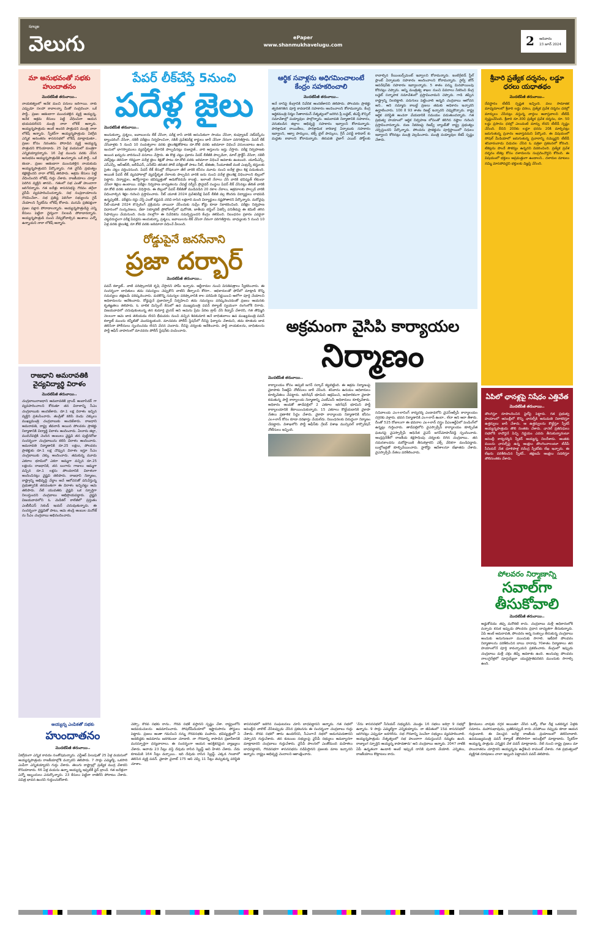షణ్ముఖ
వెలుగు
ePaper
www.shanmukhavelugu.com
2 ఆదివారం
23 జూన్ 2024
మా అనుభవంతో సభకు హుందాతనం
మొదటిపేజీ తరువాయి..
నాయకత్వంలో అనేక మంచి పనులు జరిగాయి. నాకు ఎప్పుడూ సలహా కావాలన్నా మీతో సంప్రదించా. ఒకే పార్టీ.. ప్రజల అజెండాగా ముందుకెళ్లిన వ్యక్తి అయ్యన్న. అనేక అక్రమ కేసులు పెట్టి వేధించినా ఆయన భయపడలేదని మంత్రి నారా లోకేశ్ అన్నారు. అయ్యన్నపాత్రుడు అంటే అందరి పాత్రుడని మంత్రి నారా లోకేష్ అన్నారు. స్పీకర్‌గా అయ్యన్నపాత్రుడు ఏకగ్రీవ ఎన్నిక అనంతరం శాసనసభలో లోకేష్ మాట్లాడుతూ.. ప్రజల కోసం నిరంతరం పోరాడిన వ్యక్తి అయ్యన్న పాత్రుడని కొనియాడారు. 25 ఏళ్ల వయసులో మంత్రిగా ఎన్నికయ్యారన్నారు. 16 ఏళ్ల ముందు వరకు చేసిన అనుభవం అయ్యన్నపాత్రుడికి ఉందన్నారు. ఒకే పార్టీ.. ఒకే జెండా.. ప్రజల అజెండాగా ముందుకెళ్లిన నాయకుడు అయ్యన్నపాత్రుడని పేర్కొన్నారు. గత వైసీపీ ప్రభుత్వం కక్షకట్టిందని నారా లోకేష్ తెలిపారు. అక్రమ కేసులు పెట్టి వేధించిందని లోకేష్ గుర్తు చేశారు. రాజకీయాలు చూస్తూ పెరిగిన వ్యక్తిని తానని.. గతంలో సభ ఎంతో హుందాగా జరిగేదన్నారు. గత ఐదేళ్లు శాసనసభపై గౌరవం తగ్గేలా వైసీపీ వ్యవహరించిందన్నారు. సభ సంప్రదాయాలను గౌరవించేలా.. సభ ప్రతిష్ఠ పెరిగేలా సభ్యులను గైడ్ చేయాలని స్పీకర్‌ను లోకేష్ కోరారు. మనమే ప్రతిపక్షంగా ప్రజల పక్షాన పోరాడాలన్నారు. అయ్యన్నపాత్రుడిపై ఎన్ని కేసులు పెట్టినా ధైర్యంగా నిలబడి పోరాడారన్నారు. అయ్యన్నపాత్రుడి నుంచి నేర్చుకోవాల్సిన అంశాలు ఎన్నో ఉన్నాయని నారా లోకేష్ అన్నారు.
రాజధాని అమరావతికి వైద్యవిద్యార్థి విరాళం
మొదటిపేజీ తరువాయి..
చంద్రబాబురాజధాని అమరావతికి బ్రాండ్ అంబాసిడర్ గా వ్యవహరించాలని కోరుతూ తన విరాళాన్ని సీఎం చంద్రబాబుకు అందజేశారు. రూ.1 లక్ష విరాళం ఇచ్చిన వ్యక్తిని ప్రశంసించారు. తండ్రితో కలిసి రెండు చెక్కులు ముఖ్యమంత్రి చంద్రబాబుకు అందజేశారు. రాజధాని అమరావతి, రాష్ట్ర జీవనాడి అయిన పోలవరం ప్రాజెక్టు నిర్మాణానికి విద్యార్థి విరాళం అందించారు. ఏలూరు జిల్లా, ముదినేపల్లికి చెందిన అంబులు వైష్ణవి తన పుట్టినరోజు సందర్భంగా చంద్రబాబును కలిసి విరాళం అందించారు. అమరావతి నిర్మాణానికి రూ.25 లక్షలు, పోలవరం ప్రాజెక్టుకు రూ.1 లక్ష చొప్పున విరాళం ఇస్తూ సీఎం చంద్రబాబుకు చెక్కు అందించారు. తమకున్న మూడు ఎకరాల భూమిలో ఎకరా అమ్మగా వచ్చిన రూ.25 లక్షలను రాజధానికి, తన బంగారు గాజులు అమ్మగా వచ్చిన రూ.1 లక్షను పోలవరానికి విరాళంగా అందించినట్లు వైష్ణవి తెలిపారు. రాజధాని నిర్మాణం, రాష్ట్రాన్ని అభివృద్ధి చేద్దాం అనే ఆలోచనతో పనిచేస్తున్న ప్రభుత్వానికి తనవంతుగా ఈ విరాళం ఇచ్చినట్టు ఆమె తెలిపారు. నేటి యువతకు వైష్ణవి ఒక స్ఫూర్తిగా నిలుస్తుందని చంద్రబాబు అభిప్రాయపడ్డారు. వైష్ణవి విజయవాడలోని ఓ మెడికల్ కాలేజీలో ప్రస్తుతం ఎంబీబీఎస్ సెకండ్ ఇయర్ చదువుతున్నారు. ఈ సందర్భంగా వైష్ణవితో పాటు, ఆమె తండ్రి అంబుల మనోజ్ ను సీఎం చంద్రబాబు అభినందించారు.
పేపర్ లీక్‌చేస్తే 5నుంచి
పదేళ్ల జైలు
మొదటిపేజీ తరువాయి..
అందుకున్నా, ప్రశ్నలు, జవాబులను లీక్ చేసినా, పరీక్ష రాసే వారికి అనుచితంగా సాయం చేసినా, కంప్యూటర్ నెట్‌వర్క్‌ను ట్యాంపరింగ్ చేసినా, నకిలీ పరీక్షలు నిర్వహించినా, నకిలీ ప్రవేశపరీక్ష కార్డులు జారీ చేసినా నేరంగా పరిగణిస్తారు. పేపర్ లీక్ చేసేవాళ్లకు 5 నుంచి 10 సంవత్సరాల వరకు జైలుశిక్షతోపాటు రూ.కోటి వరకు జరిమానా విధించే వెసులుబాటు ఉంది. ఇందులో భాగస్వాములు వ్యవస్థీకృత నేరానికి పాల్పడినట్లు రుజువైతే.. వారి ఆస్తులను జప్తు చేస్తారు. పరీక్ష నిర్వహణకు అయిన ఖర్చును వారినుంచే వసూలు చేస్తారు. ఈ కొత్త చట్టం ప్రకారం పేపర్ లీకేజీకి పాల్పడినా, మాల్ ప్రాక్టీస్ చేసినా, నకిలీ వెబ్‌సైట్లు తెరిచినా గరిష్ఠంగా పదేళ్ల జైలు శిక్షతో పాటు రూ.కోటి వరకు జరిమానా విధించే అవకాశం ఉంటుంది. యూపీఎస్సీ, ఎస్ఎస్సీ, ఆర్ఆర్‌బీ, ఐబీపీఎస్, ఎన్‌టీఏ తదితర పోటీ పరీక్షలతో పాటు నీట్, జేఈఈ, సీయూఈటీ వంటి ఎంట్రన్స్ టెస్టులకు సైతం చట్టం వర్తించనుంది. పేపర్ లీక్ కేసుల్లో దోషులుగా తేలే వారికి కనీసం మూడు నుంచి ఐదేళ్ల జైలు శిక్ష పడుతుంది. అయితే పేపర్ లీక్ వ్యవహారాల్లో వ్యవస్థీకృత నేరాలకు పాల్పడిన వారికి ఐదు నుంచి పదేళ్ల జైలుశిక్ష విధించాలని బిల్లులో పెట్టారు. విద్యార్థుల, ఉద్యోగార్థుల భవిష్యత్తుతో ఆడుకోవడమే కాబట్టి.. ఇలాంటి నేరాలు చేసే వారికి భవిష్యత్ లేకుండా చేసేలా శిక్షలు ఉంటాయి. పరీక్షల నిర్వహణ బాధ్యతలను చేపట్టే సర్వీస్ ప్రొవైడర్ సంస్థలు పేపర్ లీక్ చేసినట్లు తేలితే వారికి రూ.కోటి వరకు జరిమానా విధిస్తారు. ఈ బిల్లులో పేపర్ లీకేజీతో ముడిపడిన 20 రకాల నేరాలు, అక్రమాలకు పాల్పడే వారికి విధించాల్సిన శిక్షల గురించి ప్రస్తావించారు. నీట్ యూజీ 2024 ప్రవేశపరీక్ష పేపర్ లీకేజీ వల్ల కొందరు విద్యార్థులు లాభపడి ఉన్నప్పటికీ.. పరీక్షను రద్దు చేస్తే ఎంతో కష్టపడి చదివి రాసిన లక్షలాది మంది విద్యార్థులు నష్టపోతారని పేర్కొన్నారు. మరోవైపు నీట్-యూజీ 2024 కౌన్సెలింగ్ ప్రక్రియను వాయిదా వేసేందుకు సుప్రీం కోర్టు కూడా నిరాకరించింది. పరీక్షల నిర్వహణ విధానంలో సంస్కరణలు, డేటా సెక్యూరిటీ ప్రోటోకాల్స్‌లో పురోగతి, జాతీయ టెస్టింగ్ ఏజెన్సీ పనితీరుపై ఈ కమిటీ తగిన సిఫార్సులు చేయనుంది. రెండు నెలల్లోగా ఈ నివేదికను సమర్పిస్తుందని కేంద్రం తెలిపింది. నిబంధనల ప్రకారం ఎవరైనా చట్టవిరుద్ధంగా పరీక్ష పేపర్లను అందుకున్నా, ప్రశ్నలు, జవాబులను లీక్ చేసినా నేరంగా పరిగణిస్తారు. బాధ్యులకు 5 నుంచి 10 ఏళ్ల వరకు జైలుశిక్ష, రూ.కోటి వరకు జరిమానా విధించే వీలుంది.
రోడ్డుపైనే జనసేనాని
ప్రజా దర్బార్
మొదటిపేజీ తరువాయి..
పవన్ కళ్యాణ్.. వాటి పరిష్కారానికి కృషి చేస్తానని హామీ ఇచ్చారు. అర్జీదారుల నుంచి వినతిపత్రాలు స్వీకరించారు. ఈ సందర్భంగా బాధితులు తమ సమస్యలు చెప్పుకొని వాటిని తీర్చాలని కోరగా.. అధికారులతో ఫోన్‌లో మాట్లాడి కొన్ని సమస్యలు తక్షణమే పరిష్కరించారు. మరికొన్ని సమస్యల పరిష్కారానికి కాల పరిమితి నిర్ణయించి ఆలోగా పూర్తి చేయాలని అధికారులను ఆదేశించారు. రోడ్డుపైనే ప్రజాదర్బార్ నిర్వహించి తమ సమస్యలు పరిష్కరించడంతో ప్రజలు ఆయనకు కృతజ్ఞతలు తెలిపారు. ఓ బాలిక మిస్సింగ్ కేసులో ఉప ముఖ్యమంత్రి పవన్ కళ్యాణ్ స్వయంగా రంగంలోకి దిగారు. విజయవాడలో చదువుకుంటున్న తన కుమార్తె మైనర్ అని ఆమెను ప్రేమ పేరిట ట్రాప్ చేసి కిడ్నాప్ చేశారని, గత తొమ్మిది నెలలుగా ఆమె జాడ తెలియడం లేదని భీమవరం నుంచి వచ్చిన శివకుమారి అనే బాధితురాలు ఉప ముఖ్యమంత్రి పవన్ కళ్యాణ్ ముందు కన్నీటితో మొరపెట్టుకుంది. మాచవరం పోలీస్ స్టేషన్‌లో దీనిపై ఫిర్యాదు చేశామని, తమ కూతురు జాడ తెలిసినా పోలీసులు స్పందించడం లేదని వేదన చెందారు. దీనిపై చర్యలకు ఆదేశించారు. పార్టీ నాయకులను, బాధితులను పార్టీ ఆఫీస్ వాహనంలో మాచవరం పోలీస్ స్టేషన్‌కు పంపించారు.
ఆర్థిక సవాళ్లను అధిగమించాలంటే కేంద్రం సహకరించాలి
మొదటిపేజీ తరువాయి..
అనే దానిపై కేంద్రానికి నివేదిక అందజేశానని తెలిపారు. పోలవరం ప్రాజెక్టు త్వరితగతిన పూర్తి కావడానికి సహకారం అందించాలని కోరామన్నారు. కేంద్ర ఆర్థికమంత్రి నిర్మల సీతారామన్ నేతృత్వంలో జరిగిన ప్రీ బడ్జెట్, జీఎస్టీ కౌన్సిల్ సమావేశాల్లో పయ్యావుల పాల్గొన్నారు. అమరావతి నిర్మాణానికి సహకారం, వెనుకబడిన జిల్లాల అభివృద్ధి సహకారం ఇవ్వాలని కోరామన్నారు. పారిశ్రామిక రాయితీలు, పారిశ్రామిక కారిడార్ల ఏర్పాటుకు సహకారం ఇవ్వాలని, ఆక్వా పార్కులు, టెక్స్ టైల్ పార్కులు, గ్రీన్ ఎనర్జీ కారిడార్ కు మద్దతు కావాలని కోరామన్నారు. తిరుపతి వైజాగ్ ఎయిర్ పోర్ట్‌లకు రావాల్సిన రీయింబర్స్‌మెంట్ ఇవ్వాలని కోరామన్నారు. ఇంటిగ్రేటెడ్ స్టీల్ ప్లాంట్ ఏర్పాటుకు సహకారం అందించాలని కోరామన్నారు. రైల్వే జోన్ ఆపరేషన్‌కు సహకారం ఇవ్వాలన్నారు. 5 శాతం పన్ను మినహాయింపు కోరినట్లు చెప్పారు. అన్ని మంత్రిత్వ శాఖల నుంచి వివరాలు సేకరించి కేంద్ర బడ్జెట్ సన్నాహక సమావేశంలో ప్రస్తావించామని చెప్పారు. గాడి తప్పిన రాష్ట్రాన్ని నిలబెట్టాలి. పరుగులు పెట్టించాలి అన్నది చంద్రబాబు ఆలోచన అని.. అది నమ్మారు కాబట్టే ప్రజలు తమకు అధికారం ఇచ్చారని ఉద్ఘాటించారు. 100 కి 93 శాతం రిజల్ట్ ఇచ్చారని చెప్పుకొచ్చారు. రాష్ట్ర ఆర్థిక పరిస్థితి అంచనా వేయడానికి సమయం పడుతుందన్నారు. గత ప్రభుత్వ హయాంలో ఆర్థిక నిర్వహణ లోపంతో కలిగిన నష్టాల గురించి ప్రస్తావించానన్నారు. రుణ సేకరణపై రిజర్వ్ బ్యాంక్‌తో రాష్ట్ర ప్రభుత్వం చర్చిస్తుందని పేర్కొన్నారు. పోలవరం ప్రాజెక్టును పూర్తిస్థాయిలో నిధులు ఇవ్వాలని కోరినట్లు మంత్రి వెల్లడించారు. మంత్రి పయ్యావుల కేశవ్ స్పష్టం చేశారు.
అక్రమంగా వైసిపి కార్యాయల
నిర్మాణం
మొదటిపేజీ తరువాయి..
కార్యాలయం కోసం అప్పటి జగన్ సర్కార్ కట్టబెట్టింది. ఈ అక్రమ నిర్మాణంపై వైకాపాకు సీఆర్డీఏ నోటీసులు జారీ చేసింది. శనివారం ఉదయం అధికారులు కూల్చివేతలు చేపట్టారు. ఇరిగేషన్ భూమిని ఆక్రమించి, అధికారికంగా వైకాపా కడుతున్న పార్టీ కార్యాలయ నిర్మాణాన్ని ఎంటీఎంసీ అధికారులు కూల్చివేశారు. అధికారం అండతో తాడేపల్లిలో 2 ఎకరాల ఇరిగేషన్ భూమిని పార్టీ కార్యాలయానికి కేటాయించుకున్నారు. 15 ఎకరాలు కొట్టేయడానికి వైకాపా నేతలు ప్రణాళిక సిద్ధం చేశారు. వైకాపా కార్యాలయ నిర్మాణానికి కనీసం ఎం+లాన్ కోసం కూడా దరఖాస్తు చేయలేదు. నిబంధనలకు విరుద్ధంగా నిర్మాణం చేపట్టారు. విశాఖలోని పార్టీ ఆఫీస్‌కు గ్రేటర్ విశాఖ మున్సిపల్ కార్పొరేషన్ నోటీసులు ఇచ్చింది.
సచివాలయ ఎం+లానింగ్ కార్యదర్శి ఎండాడలోని వైఎస్ఆర్సీపీ కార్యాలయం దగ్గరకు వెళ్లారు. భవన నిర్మాణానికి ఎం+లాన్ ఉందా.. లేదా అని ఆరా తీశారు. దీంతో 525 రోజులుగా ఈ భవనాల ఎం+లాన్ దస్త్రం వీఎంఆర్డీఏలో పెండింగ్‌లో ఉన్నట్లు గుర్తించారు. తాడేపల్లిలోని వైఎస్సార్సీపీ కార్యాలయం కూల్చివేత ఘటనపై వైఎస్సార్సీపీ అధినేత వైఎస్ జగన్‌మోహన్‌రెడ్డి స్పందించారు. ఆంధ్రప్రదేశ్‌లో రాజకీయ కక్షసాధింపు చర్యలకు దిగిన చంద్రబాబు.. తన దమనకాండను మరోస్థాయికి తీసుకెళ్లారని ఎక్స్ వేదికగా మండిపడ్డారు. బుల్డోజర్లతో కూల్చివేయించారు. హైకోర్టు ఆదేశాలనూ బేఖాతరు చేశారు. వైఎస్సార్సీపీ నేతలు పరిశీలించారు.
శ్రీవారి ప్రత్యేక దర్శనం, లడ్డూ ధరలు యధాతథం
మొదటిపేజీ తరువాయి..
దేవస్థానం టీటీడీ స్పష్టత ఇచ్చింది. పలు సామాజిక మాధ్యమాలలో శ్రీవారి లడ్డు ధరలు, ప్రత్యేక ప్రవేశ దర్శనం ధరల్లో మార్పులు చేసినట్లు వస్తున్న వార్తలు అవాస్తవాలని టీటీడీ స్పష్టంచేసింది. శ్రీవారి రూ.300 ప్రత్యేక ప్రవేశ దర్శనం, రూ. 50 లడ్డు ప్రసాదం ధరల్లో ఎలువంటి మార్పు లేదని టీటీడీ స్పష్టం చేసింది. దీనిని 200కు లడ్డూ ధరను 20కి మార్చినట్లు జరుగుతున్న ప్రచారం అవాస్తవమని పేర్కొంది. ఈ విషయంలో సోషల్ మీడియాలో జరుగుతున్న ప్రచారాన్ని నమ్మొద్దని టీటీడీ శనివారంనాడు విడుదల చేసిన ఓ పత్రికా ప్రకటనలో కోరింది. టికెట్లను పొందే సౌకర్యం ఉన్నదని వివరించింది. ప్రత్యేక ప్రవేశ దర్శనం టికెట్ల కోసం దళారులను సంప్రదించొద్దని కోరింది. ఈ విషయంలో భక్తులు అప్రమత్తంగా ఉండాలని.. దళారుల మాటలు నమ్మి మోసపోవద్దని భక్తులకు విజ్ఞప్తి చేసింది.
ఏపిలో ఛానళ్లపై నిషేధం ఎత్తివేత
మొదటిపేజీ తరువాయి..
తొలగిస్తూ రూపొందించిన ఫైల్‌పై పెట్టారు. గత ప్రభుత్వ హయాంలో అసెంబ్లీలో కొన్ని ఛానల్స్‌కి అనుమతి నిరాకరిస్తూ ఉత్తర్వులు జారీ చేశారు. ఆ ఉత్తర్వులను కొట్టేస్తూ స్పీకర్ అయ్యన్నపాత్రుడు తొలి సంతకం చేశారు. ఛానెల్ ప్రతినిధులు సభలోకి రావొద్దనే పిచ్చి నిర్ణయం ఎవరు తీసుకున్నారంటూ అసెంబ్లీ కార్యదర్శిని స్పీకర్ అయ్యన్న నిలదీశారు. అంతకు ముందు ఛానల్స్‌పై ఉన్న ఆంక్షలు తొలగించాలంటూ టీడీపీ సీనియర్ నేత ధూళిపాళ్ల నరేంద్ర స్పీకర్‌కు లేఖ ఇచ్చారు. ఈ లేఖను పరిశీలించిన స్పీకర్.. తక్షణమే ఆంక్షలు సడలిస్తూ తొలిసంతకం చేశారు.
పోలవరం నిర్మాణాన్ని
సవాల్‌గా తీసుకోవాలి
మొదటిపేజీ తరువాయి..
అడ్డుకోవడం తప్ప మరొకటి కాదు. చంద్రబాబు మళ్లీ అధికారంలోకి వచ్చారు కనుక ఇప్పుడు పోలవరం ప్రధాన బాధ్యతగా తీసుకున్నారు. ఏపి అంటే అమరావతి, పోలవరం అన్న సంకల్పం తీసుకున్న చంద్రబాబు అందుకు అనుగుణంగా ముందుకు సాగాలి. ఇటీవలే పోలవరం నిర్మాణాలను పరిశీలించిన బాబు దాదాపు 70శాతం నిర్మాణాలు తన హయాంలోనే పూర్తి కావచ్చాయని ప్రకటించారు. కేంద్రంలో ఇప్పుడు చంద్రబాబు మళ్లీ చక్రం తిప్పే అవకాశం ఉంది. అందువల్ల పోలవరం నాలుగైదేళ్లలో పూర్తయ్యేలా యుద్ధప్రాతిపదికన ముందుకు సాగాల్సి ఉంది.
అయ్యన్న ఎంపికతో సభకు
హుందాతనం
మొదటిపేజీ తరువాయి..
ఏకగ్రీవంగా ఎన్నిక కావడం సంతోషమన్నారు. ఎన్టీఆర్ పిలుపుతో 25 ఏళ్ల వయసులో అయ్యన్నపాత్రుడు రాజకీయాల్లోకి వచ్చారని తెలిపారు. 7 సార్లు ఎమ్మెల్యే, ఒకసారి ఎంపీగా ఎన్నికయ్యారని గుర్తు చేశారు. తెలుగు రాష్ట్రాల్లో ప్రత్యేక ముద్ర వేశారని కొనియాడారు. 66 ఏళ్ల వయసు ఉన్నా అయ్యన్న ఇప్పటికీ ఫైర్ బ్రాండే. గత ఐదేళ్లుగా ఎన్నో ఇబ్బందులు ఎదుర్కొన్నారు. 23 కేసులు పెట్టినా రాజీలేని పోరాటం చేశారు. పవిత్ర భావన ఉందని గుర్తుంచుకోవాలి.
చెప్పా. కౌరవ సభకు రాను.. గౌరవ సభకే వస్తానని స్పష్టం చేశా. రాష్ట్రంలోని ఆడపడుచులను అవమానించారు. సోషల్‌మీడియాలో ఇష్టానుసారం పోస్టులు పెట్టారు. ప్రజలు అంతా గమనించి నన్ను గౌరవసభకు పంపారు. భవిష్యత్తులో ఏ ఆడబిడ్డకు అవమానం జరగకుండా చూడాలి. నా గౌరవాన్ని కాపాడిన ప్రజానీకానికి మనస్ఫూర్తిగా ధన్యవాదాలు. ఈ సందర్భంగా ఆయన ఆసక్తికరమైన వ్యాఖ్యలు చేశారు. ఆనాడు 23 సీట్లు వస్తే దేవుడు రాసిన స్క్రిప్ట్ అని హేళన చేశారు. నేడు కూటమికి 164 సీట్లు వచ్చాయి.. ఇది దేవుడు రాసిన స్క్రిప్ట్. ఎక్కడ గెలవాలో తెలిసిన వ్యక్తి పవన్. వైకాపా వైనాట్ 175 అని చెప్పి 11 సీట్లు తెచ్చుకున్న పరిస్థితి చూశాం.
శాసనసభలో జరిగిన సంఘటనలు చూసి బాధపడ్డానని అన్నారు. గత సభలో అసెంబ్లీని వాకౌట్ చేసేటప్పుడు చేసిన ప్రకటనను ఈ సందర్భంగా చంద్రబాబు గుర్తు చేశారు. కౌరవ సభలో తాను ఉండలేనని, సీఎంగానే సభలో అడుగుపెడతానని చెప్పానని గుర్తుచేశారు. తన కుటుంబ సభ్యులపై వైసీపీ సభ్యులు అమర్యాదగా మాట్లాడారని చంద్రబాబు గుర్తుచేశారు. వైసీపీ పాలనలో ఎంతోమంది మహిళలు బాధపడ్డారని, గౌరవసభగా శాసనసభను నడిపిస్తానని ప్రజలకు మాట ఇచ్చానని అన్నారు. రాష్ట్రం అభివృద్ధి చెందాలని ఆకాంక్షించారు.
'నేను శాసనసభలో సీనియర్ సభ్యుడిని. మొత్తం 16 సభలు జరిగ్గా 9 సభల్లో ఉన్నాను. 9 సార్లు ఎమ్మెల్యేగా ఎన్నికయ్యాను. నా జీవితంలో 15వ శాసనసభలో జరిగినట్లు ఎప్పుడూ జరగలేదు. సభ గౌరవాన్ని పెంచేలా సభ్యులు వ్యవహరించాలి. అయ్యన్నపాత్రుడు నేతృత్వంలో సభ హుందాగా నడుస్తుందనే నమ్మకం ఉంది. రాజ్యాంగ స్ఫూర్తిని అయ్యన్న కాపాడతారు' అని చంద్రబాబు అన్నారు. 2047 నాటికి ఏపీ ఉన్నతంగా ఉండాలి అంటే ఇప్పుడే దానికి పునాది వేయాలి. ఎన్నికలు, రాజకీయాలు కొట్లాటలు కాదు.
శ్రీరాములు చావుకు దగ్గర అయితూ చేసిన ఒక్కో రోజు దీక్ష ఒకటెన్నర ఏళ్లకు సమానం. మహానుభావుడు, బ్రతికినప్పుడే కాదు చనిపోయి నప్పుడు కూడా ఆయన గుర్తుండాలి. ఈ విలువైన ఐదేళ్ల రాజకీయ ప్రయాణంలో తెలిసిరావాలి. ఉపముఖ్యమంత్రి పవన్ కళ్యాణ్ తొలిసారిగా అసెంబ్లీలో మాట్లాడారు. స్పీకర్‌గా అయ్యన్న పాత్రుడు ఎన్నికైన వేళ పవన్ మాట్లాడారు. నేటి నుంచి రాష్ట్ర ప్రజలు మా హుందాతనం చూస్తారని అయ్యన్నను ఉద్దేశించి కామెంట్ చేశారు. గత ప్రభుత్వంలో వ్యక్తిగత దూషణలు చాలా ఇబ్బంది పెట్టాయని పవన్ తెలిపారు.